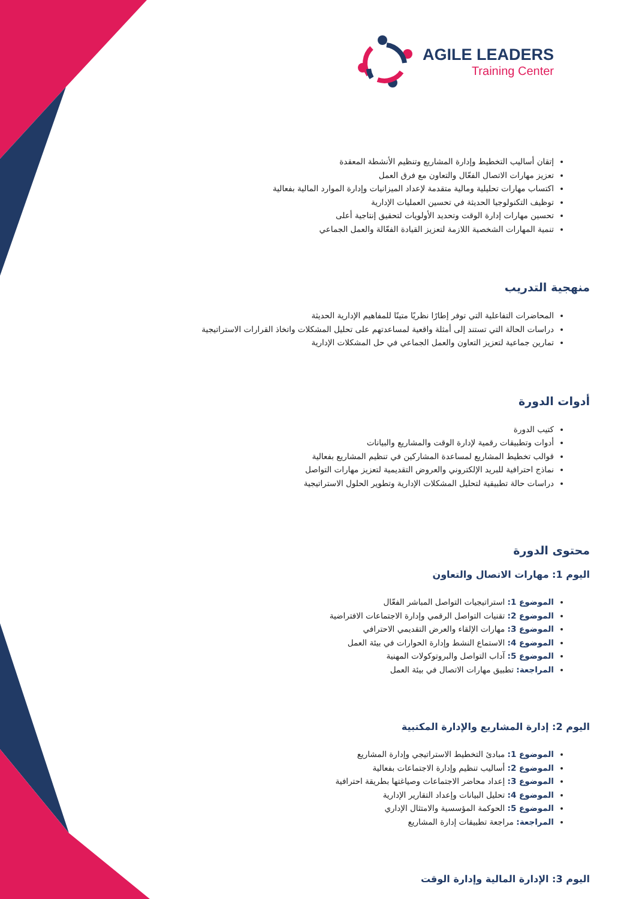AGILE LEADERS
Training Center
إتقان أساليب التخطيط وإدارة المشاريع وتنظيم الأنشطة المعقدة
تعزيز مهارات الاتصال الفعّال والتعاون مع فرق العمل
اكتساب مهارات تحليلية ومالية متقدمة لإعداد الميزانيات وإدارة الموارد المالية بفعالية
توظيف التكنولوجيا الحديثة في تحسين العمليات الإدارية
تحسين مهارات إدارة الوقت وتحديد الأولويات لتحقيق إنتاجية أعلى
تنمية المهارات الشخصية اللازمة لتعزيز القيادة الفعّالة والعمل الجماعي
منهجية التدريب
المحاضرات التفاعلية التي توفر إطارًا نظريًا متينًا للمفاهيم الإدارية الحديثة
دراسات الحالة التي تستند إلى أمثلة واقعية لمساعدتهم على تحليل المشكلات واتخاذ القرارات الاستراتيجية
تمارين جماعية لتعزيز التعاون والعمل الجماعي في حل المشكلات الإدارية
أدوات الدورة
كتيب الدورة
أدوات وتطبيقات رقمية لإدارة الوقت والمشاريع والبيانات
قوالب تخطيط المشاريع لمساعدة المشاركين في تنظيم المشاريع بفعالية
نماذج احترافية للبريد الإلكتروني والعروض التقديمية لتعزيز مهارات التواصل
دراسات حالة تطبيقية لتحليل المشكلات الإدارية وتطوير الحلول الاستراتيجية
محتوى الدورة
اليوم 1: مهارات الاتصال والتعاون
الموضوع 1: استراتيجيات التواصل المباشر الفعّال
الموضوع 2: تقنيات التواصل الرقمي وإدارة الاجتماعات الافتراضية
الموضوع 3: مهارات الإلقاء والعرض التقديمي الاحترافي
الموضوع 4: الاستماع النشط وإدارة الحوارات في بيئة العمل
الموضوع 5: آداب التواصل والبروتوكولات المهنية
المراجعة: تطبيق مهارات الاتصال في بيئة العمل
اليوم 2: إدارة المشاريع والإدارة المكتبية
الموضوع 1: مبادئ التخطيط الاستراتيجي وإدارة المشاريع
الموضوع 2: أساليب تنظيم وإدارة الاجتماعات بفعالية
الموضوع 3: إعداد محاضر الاجتماعات وصياغتها بطريقة احترافية
الموضوع 4: تحليل البيانات وإعداد التقارير الإدارية
الموضوع 5: الحوكمة المؤسسية والامتثال الإداري
المراجعة: مراجعة تطبيقات إدارة المشاريع
اليوم 3: الإدارة المالية وإدارة الوقت